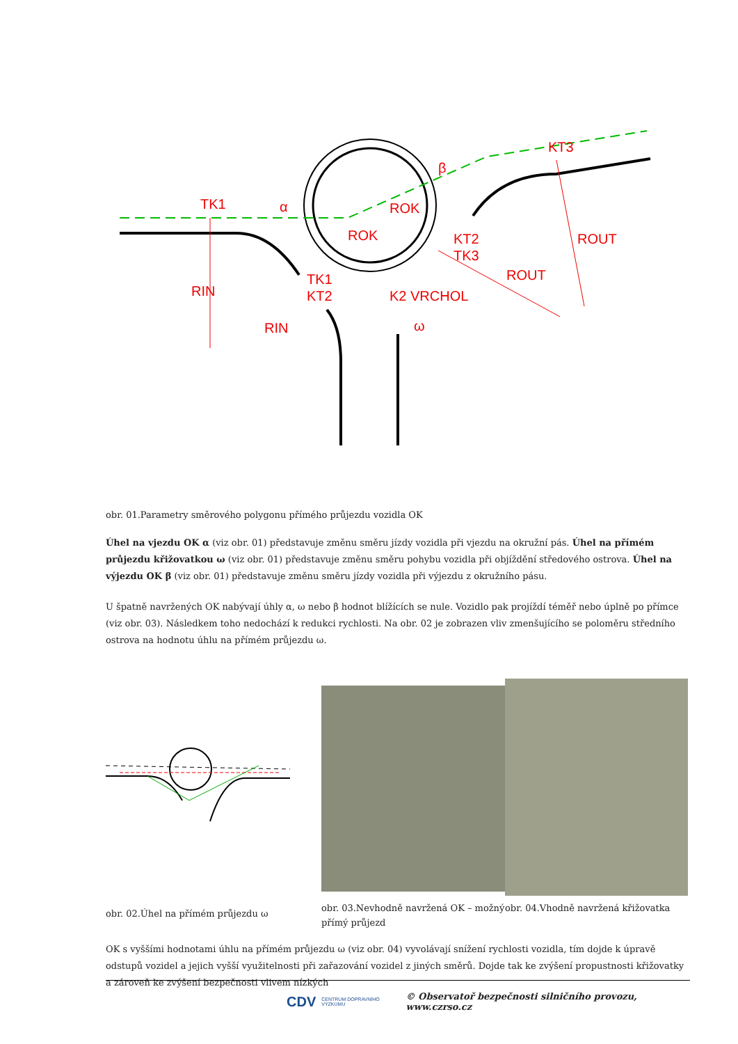TK1
α
β
KT3
ROK
ROK
KT2
TK3
ROUT
ROUT
RIN
RIN
TK1
KT2
K2 VRCHOL
ω
obr. 01.Parametry směrového polygonu přímého průjezdu vozidla OK
Úhel na vjezdu OK α (viz obr. 01) představuje změnu směru jízdy vozidla při vjezdu na okružní pás. Úhel na přímém průjezdu křižovatkou ω (viz obr. 01) představuje změnu směru pohybu vozidla při objíždění středového ostrova. Úhel na výjezdu OK β (viz obr. 01) představuje změnu směru jízdy vozidla při výjezdu z okružního pásu.
U špatně navržených OK nabývají úhly α, ω nebo β hodnot blížících se nule. Vozidlo pak projíždí téměř nebo úplně po přímce (viz obr. 03). Následkem toho nedochází k redukci rychlosti. Na obr. 02 je zobrazen vliv zmenšujícího se poloměru středního ostrova na hodnotu úhlu na přímém průjezdu ω.
obr. 02.Úhel na přímém průjezdu ω
obr. 03.Nevhodně navržená OK – možný přímý průjezd
obr. 04.Vhodně navržená křižovatka
OK s vyššími hodnotami úhlu na přímém průjezdu ω (viz obr. 04) vyvolávají snížení rychlosti vozidla, tím dojde k úpravě odstupů vozidel a jejich vyšší využitelnosti při zařazování vozidel z jiných směrů. Dojde tak ke zvýšení propustnosti křižovatky a zároveň ke zvýšení bezpečnosti vlivem nízkých
CDV CENTRUM DOPRAVNÍHO VÝZKUMU © Observatoř bezpečnosti silničního provozu, www.czrso.cz